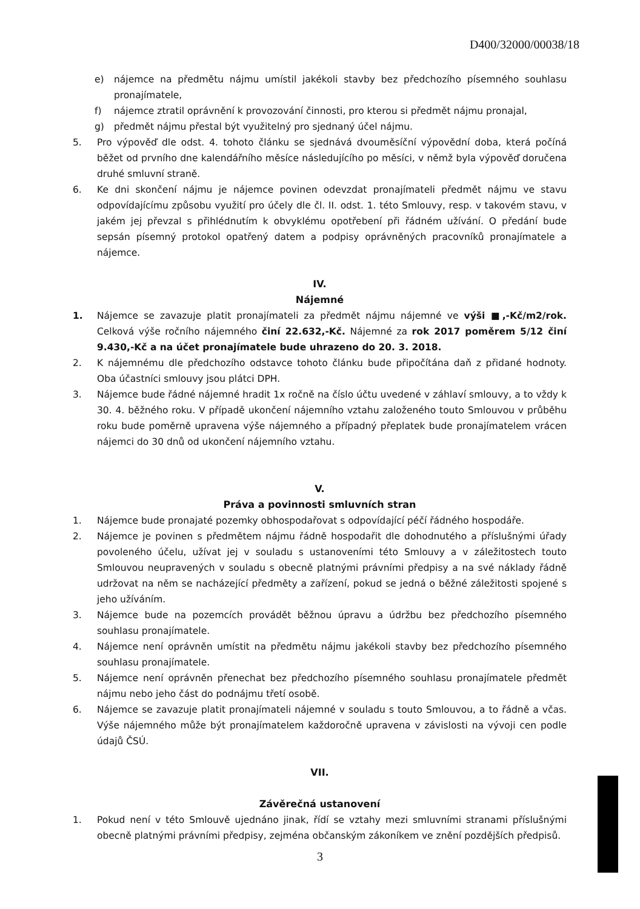D400/32000/00038/18
e) nájemce na předmětu nájmu umístil jakékoli stavby bez předchozího písemného souhlasu pronajímatele,
f) nájemce ztratil oprávnění k provozování činnosti, pro kterou si předmět nájmu pronajal,
g) předmět nájmu přestal být využitelný pro sjednaný účel nájmu.
5. Pro výpověď dle odst. 4. tohoto článku se sjednává dvouměsíční výpovědní doba, která počíná běžet od prvního dne kalendářního měsíce následujícího po měsíci, v němž byla výpověď doručena druhé smluvní straně.
6. Ke dni skončení nájmu je nájemce povinen odevzdat pronajímateli předmět nájmu ve stavu odpovídajícímu způsobu využití pro účely dle čl. II. odst. 1. této Smlouvy, resp. v takovém stavu, v jakém jej převzal s přihlédnutím k obvyklému opotřebení při řádném užívání. O předání bude sepsán písemný protokol opatřený datem a podpisy oprávněných pracovníků pronajímatele a nájemce.
IV.
Nájemné
1. Nájemce se zavazuje platit pronajímateli za předmět nájmu nájemné ve výši ■,-Kč/m2/rok. Celková výše ročního nájemného činí 22.632,-Kč. Nájemné za rok 2017 poměrem 5/12 činí 9.430,-Kč a na účet pronajímatele bude uhrazeno do 20. 3. 2018.
2. K nájemnému dle předchozího odstavce tohoto článku bude připočítána daň z přidané hodnoty. Oba účastníci smlouvy jsou plátci DPH.
3. Nájemce bude řádné nájemné hradit 1x ročně na číslo účtu uvedené v záhlaví smlouvy, a to vždy k 30. 4. běžného roku. V případě ukončení nájemního vztahu založeného touto Smlouvou v průběhu roku bude poměrně upravena výše nájemného a případný přeplatek bude pronajímatelem vrácen nájemci do 30 dnů od ukončení nájemního vztahu.
V.
Práva a povinnosti smluvních stran
1. Nájemce bude pronajaté pozemky obhospodařovat s odpovídající péčí řádného hospodáře.
2. Nájemce je povinen s předmětem nájmu řádně hospodařit dle dohodnutého a příslušnými úřady povoleného účelu, užívat jej v souladu s ustanoveními této Smlouvy a v záležitostech touto Smlouvou neupravených v souladu s obecně platnými právními předpisy a na své náklady řádně udržovat na něm se nacházející předměty a zařízení, pokud se jedná o běžné záležitosti spojené s jeho užíváním.
3. Nájemce bude na pozemcích provádět běžnou úpravu a údržbu bez předchozího písemného souhlasu pronajímatele.
4. Nájemce není oprávněn umístit na předmětu nájmu jakékoli stavby bez předchozího písemného souhlasu pronajímatele.
5. Nájemce není oprávněn přenechat bez předchozího písemného souhlasu pronajímatele předmět nájmu nebo jeho část do podnájmu třetí osobě.
6. Nájemce se zavazuje platit pronajímateli nájemné v souladu s touto Smlouvou, a to řádně a včas. Výše nájemného může být pronajímatelem každoročně upravena v závislosti na vývoji cen podle údajů ČSÚ.
VII.
Závěrečná ustanovení
1. Pokud není v této Smlouvě ujednáno jinak, řídí se vztahy mezi smluvními stranami příslušnými obecně platnými právními předpisy, zejména občanským zákoníkem ve znění pozdějších předpisů.
3